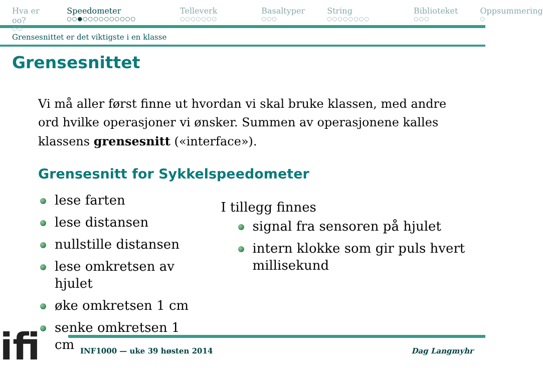Hva er oo?
○○
Speedometer
○○●○○○○○○○○○○
Telleverk
○○○○○○○
Basaltyper
○○○
String
○○○○○○○○
Biblioteket
○○○
Oppsummering
○
Grensesnittet er det viktigste i en klasse
Grensesnittet
Vi må aller først finne ut hvordan vi skal bruke klassen, med andre ord hvilke operasjoner vi ønsker. Summen av operasjonene kalles klassens grensesnitt («interface»).
Grensesnitt for Sykkelspeedometer
lese farten
lese distansen
nullstille distansen
lese omkretsen av hjulet
øke omkretsen 1 cm
senke omkretsen 1 cm
I tillegg finnes
signal fra sensoren på hjulet
intern klokke som gir puls hvert millisekund
ifi
INF1000 — uke 39 høsten 2014 Dag Langmyhr